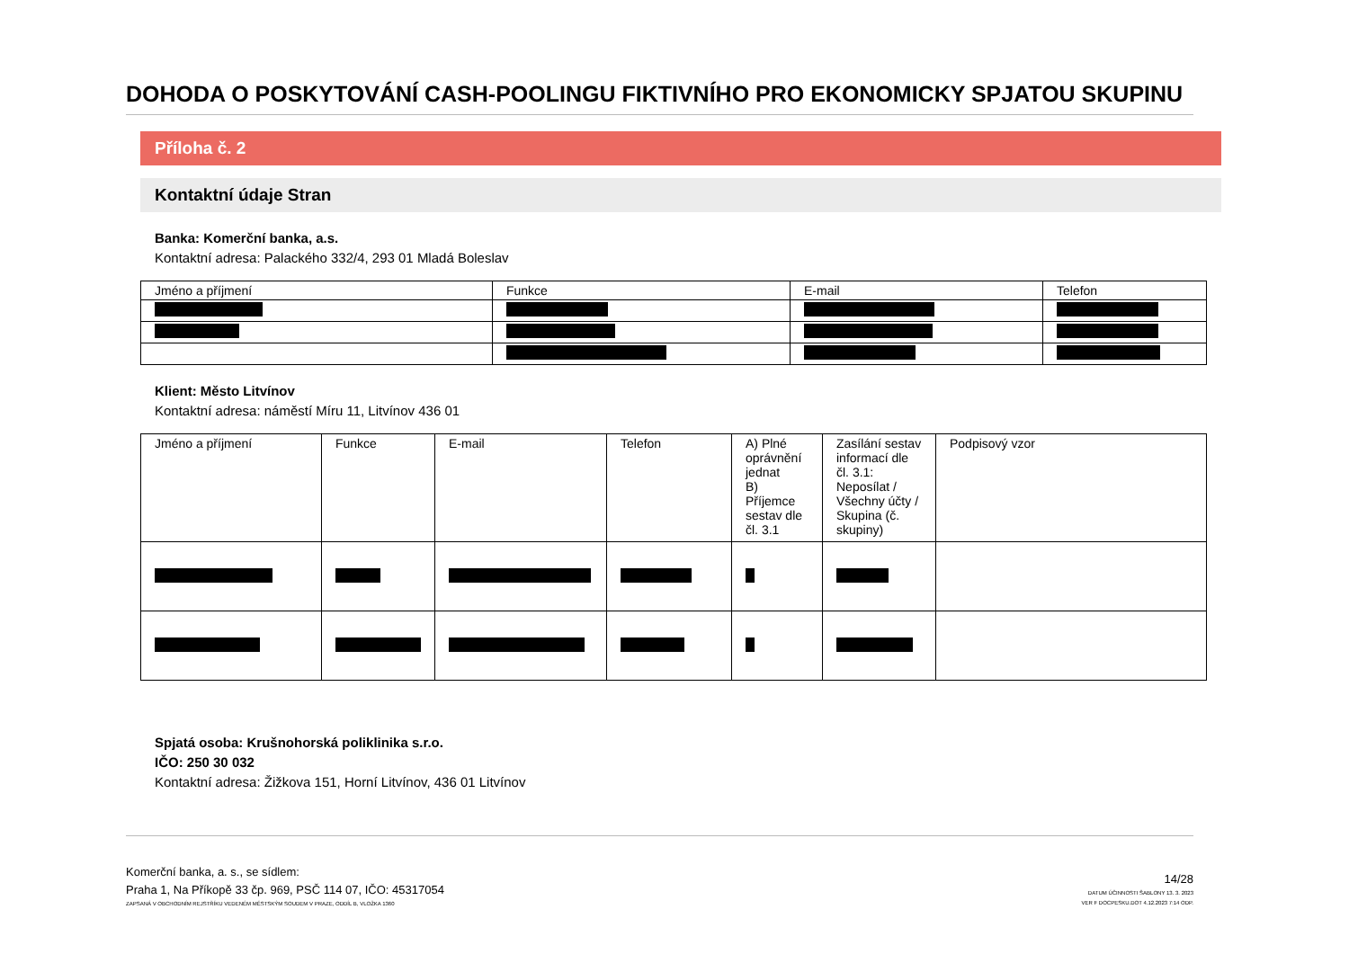DOHODA O POSKYTOVÁNÍ CASH-POOLINGU FIKTIVNÍHO PRO EKONOMICKY SPJATOU SKUPINU
Příloha č. 2
Kontaktní údaje Stran
Banka: Komerční banka, a.s.
Kontaktní adresa: Palackého 332/4, 293 01 Mladá Boleslav
| Jméno a příjmení | Funkce | E-mail | Telefon |
| --- | --- | --- | --- |
Klient: Město Litvínov
Kontaktní adresa: náměstí Míru 11, Litvínov 436 01
| Jméno a příjmení | Funkce | E-mail | Telefon | A) Plné oprávnění jednat B) Příjemce sestav dle čl. 3.1 | Zasílání sestav informací dle čl. 3.1: Neposílat / Všechny účty / Skupina (č. skupiny) | Podpisový vzor |
| --- | --- | --- | --- | --- | --- | --- |
Spjatá osoba: Krušnohorská poliklinika s.r.o.
IČO: 250 30 032
Kontaktní adresa: Žižkova 151, Horní Litvínov, 436 01 Litvínov
Komerční banka, a. s., se sídlem:
Praha 1, Na Příkopě 33 čp. 969, PSČ 114 07, IČO: 45317054
ZAPSANÁ V OBCHODNÍM REJSTŘÍKU VEDENÉM MĚSTSKÝM SOUDEM V PRAZE, ODDÍL B, VLOŽKA 1360
14/28
DATUM ÚČINNOSTI ŠABLONY 13. 3. 2023
VER F DOCPESKU.DOT 4.12.2023 7:14 ODP.